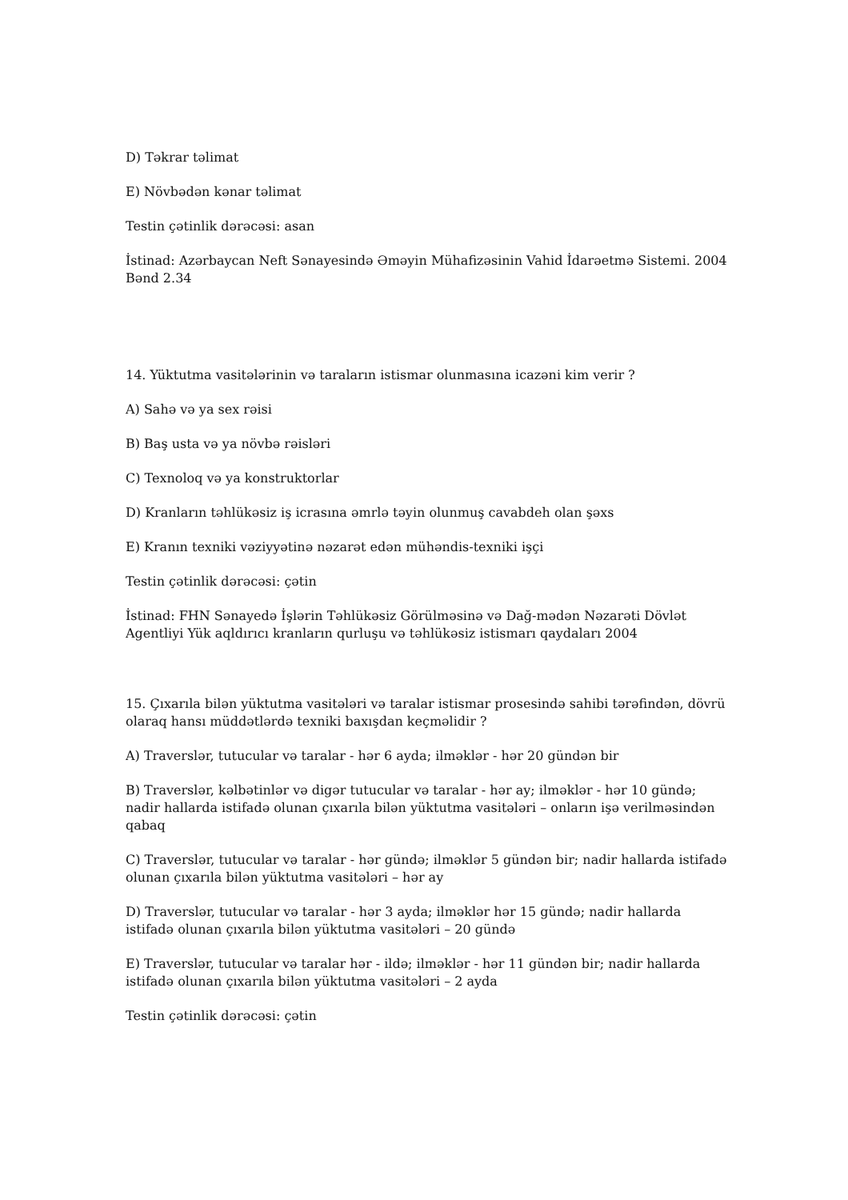D) Təkrar təlimat
E) Növbədən kənar təlimat
Testin çətinlik dərəcəsi: asan
İstinad: Azərbaycan Neft Sənayesində Əməyin Mühafizəsinin Vahid İdarəetmə Sistemi. 2004 Bənd 2.34
14. Yüktutma vasitələrinin və taraların istismar olunmasına icazəni kim verir ?
A) Sahə və ya sex rəisi
B) Baş usta və ya növbə rəisləri
C) Texnoloq və ya konstruktorlar
D) Kranların təhlükəsiz iş icrasına əmrlə təyin olunmuş cavabdeh olan şəxs
E) Kranın texniki vəziyyətinə nəzarət edən mühəndis-texniki işçi
Testin çətinlik dərəcəsi: çətin
İstinad: FHN Sənayedə İşlərin Təhlükəsiz Görülməsinə və Dağ-mədən Nəzarəti Dövlət Agentliyi Yük aqldırıcı kranların qurluşu və təhlükəsiz istismarı qaydaları 2004
15. Çıxarıla bilən yüktutma vasitələri və taralar istismar prosesində sahibi tərəfindən, dövrü olaraq hansı müddətlərdə texniki baxışdan keçməlidir ?
A) Traverslər, tutucular və taralar - hər 6 ayda; ilməklər - hər 20 gündən bir
B) Traverslər, kəlbətinlər və digər tutucular və taralar - hər ay; ilməklər - hər 10 gündə; nadir hallarda istifadə olunan çıxarıla bilən yüktutma vasitələri – onların işə verilməsindən qabaq
C) Traverslər, tutucular və taralar - hər gündə; ilməklər 5 gündən bir; nadir hallarda istifadə olunan çıxarıla bilən yüktutma vasitələri – hər ay
D) Traverslər, tutucular və taralar - hər 3 ayda; ilməklər hər 15 gündə; nadir hallarda istifadə olunan çıxarıla bilən yüktutma vasitələri – 20 gündə
E) Traverslər, tutucular və taralar hər - ildə; ilməklər - hər 11 gündən bir; nadir hallarda istifadə olunan çıxarıla bilən yüktutma vasitələri – 2 ayda
Testin çətinlik dərəcəsi: çətin